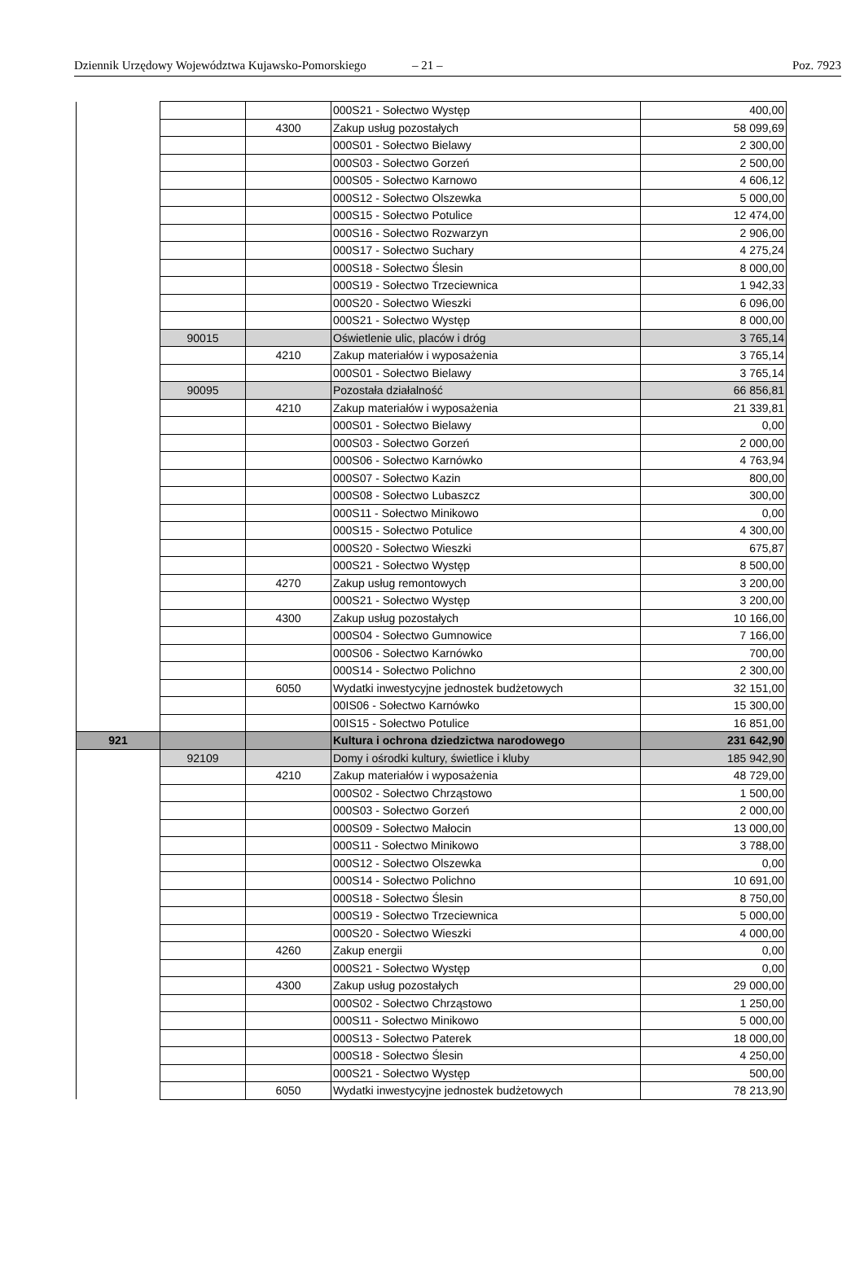Dziennik Urzędowy Województwa Kujawsko-Pomorskiego – 21 – Poz. 7923
| | | | 000S21 - Sołectwo Występ | 400,00 |
| | | 4300 | Zakup usług pozostałych | 58 099,69 |
| | | | 000S01 - Sołectwo Bielawy | 2 300,00 |
| | | | 000S03 - Sołectwo Gorzeń | 2 500,00 |
| | | | 000S05 - Sołectwo Karnowo | 4 606,12 |
| | | | 000S12 - Sołectwo Olszewka | 5 000,00 |
| | | | 000S15 - Sołectwo Potulice | 12 474,00 |
| | | | 000S16 - Sołectwo Rozwarzyn | 2 906,00 |
| | | | 000S17 - Sołectwo Suchary | 4 275,24 |
| | | | 000S18 - Sołectwo Ślesin | 8 000,00 |
| | | | 000S19 - Sołectwo Trzeciewnica | 1 942,33 |
| | | | 000S20 - Sołectwo Wieszki | 6 096,00 |
| | | | 000S21 - Sołectwo Występ | 8 000,00 |
| | 90015 | | Oświetlenie ulic, placów i dróg | 3 765,14 |
| | | 4210 | Zakup materiałów i wyposażenia | 3 765,14 |
| | | | 000S01 - Sołectwo Bielawy | 3 765,14 |
| | 90095 | | Pozostała działalność | 66 856,81 |
| | | 4210 | Zakup materiałów i wyposażenia | 21 339,81 |
| | | | 000S01 - Sołectwo Bielawy | 0,00 |
| | | | 000S03 - Sołectwo Gorzeń | 2 000,00 |
| | | | 000S06 - Sołectwo Karnówko | 4 763,94 |
| | | | 000S07 - Sołectwo Kazin | 800,00 |
| | | | 000S08 - Sołectwo Lubaszcz | 300,00 |
| | | | 000S11 - Sołectwo Minikowo | 0,00 |
| | | | 000S15 - Sołectwo Potulice | 4 300,00 |
| | | | 000S20 - Sołectwo Wieszki | 675,87 |
| | | | 000S21 - Sołectwo Występ | 8 500,00 |
| | | 4270 | Zakup usług remontowych | 3 200,00 |
| | | | 000S21 - Sołectwo Występ | 3 200,00 |
| | | 4300 | Zakup usług pozostałych | 10 166,00 |
| | | | 000S04 - Sołectwo Gumnowice | 7 166,00 |
| | | | 000S06 - Sołectwo Karnówko | 700,00 |
| | | | 000S14 - Sołectwo Polichno | 2 300,00 |
| | | 6050 | Wydatki inwestycyjne jednostek budżetowych | 32 151,00 |
| | | | 00IS06 - Sołectwo Karnówko | 15 300,00 |
| | | | 00IS15 - Sołectwo Potulice | 16 851,00 |
| 921 | | | Kultura i ochrona dziedzictwa narodowego | 231 642,90 |
| | 92109 | | Domy i ośrodki kultury, świetlice i kluby | 185 942,90 |
| | | 4210 | Zakup materiałów i wyposażenia | 48 729,00 |
| | | | 000S02 - Sołectwo Chrząstowo | 1 500,00 |
| | | | 000S03 - Sołectwo Gorzeń | 2 000,00 |
| | | | 000S09 - Sołectwo Małocin | 13 000,00 |
| | | | 000S11 - Sołectwo Minikowo | 3 788,00 |
| | | | 000S12 - Sołectwo Olszewka | 0,00 |
| | | | 000S14 - Sołectwo Polichno | 10 691,00 |
| | | | 000S18 - Sołectwo Ślesin | 8 750,00 |
| | | | 000S19 - Sołectwo Trzeciewnica | 5 000,00 |
| | | | 000S20 - Sołectwo Wieszki | 4 000,00 |
| | | 4260 | Zakup energii | 0,00 |
| | | | 000S21 - Sołectwo Występ | 0,00 |
| | | 4300 | Zakup usług pozostałych | 29 000,00 |
| | | | 000S02 - Sołectwo Chrząstowo | 1 250,00 |
| | | | 000S11 - Sołectwo Minikowo | 5 000,00 |
| | | | 000S13 - Sołectwo Paterek | 18 000,00 |
| | | | 000S18 - Sołectwo Ślesin | 4 250,00 |
| | | | 000S21 - Sołectwo Występ | 500,00 |
| | | 6050 | Wydatki inwestycyjne jednostek budżetowych | 78 213,90 |